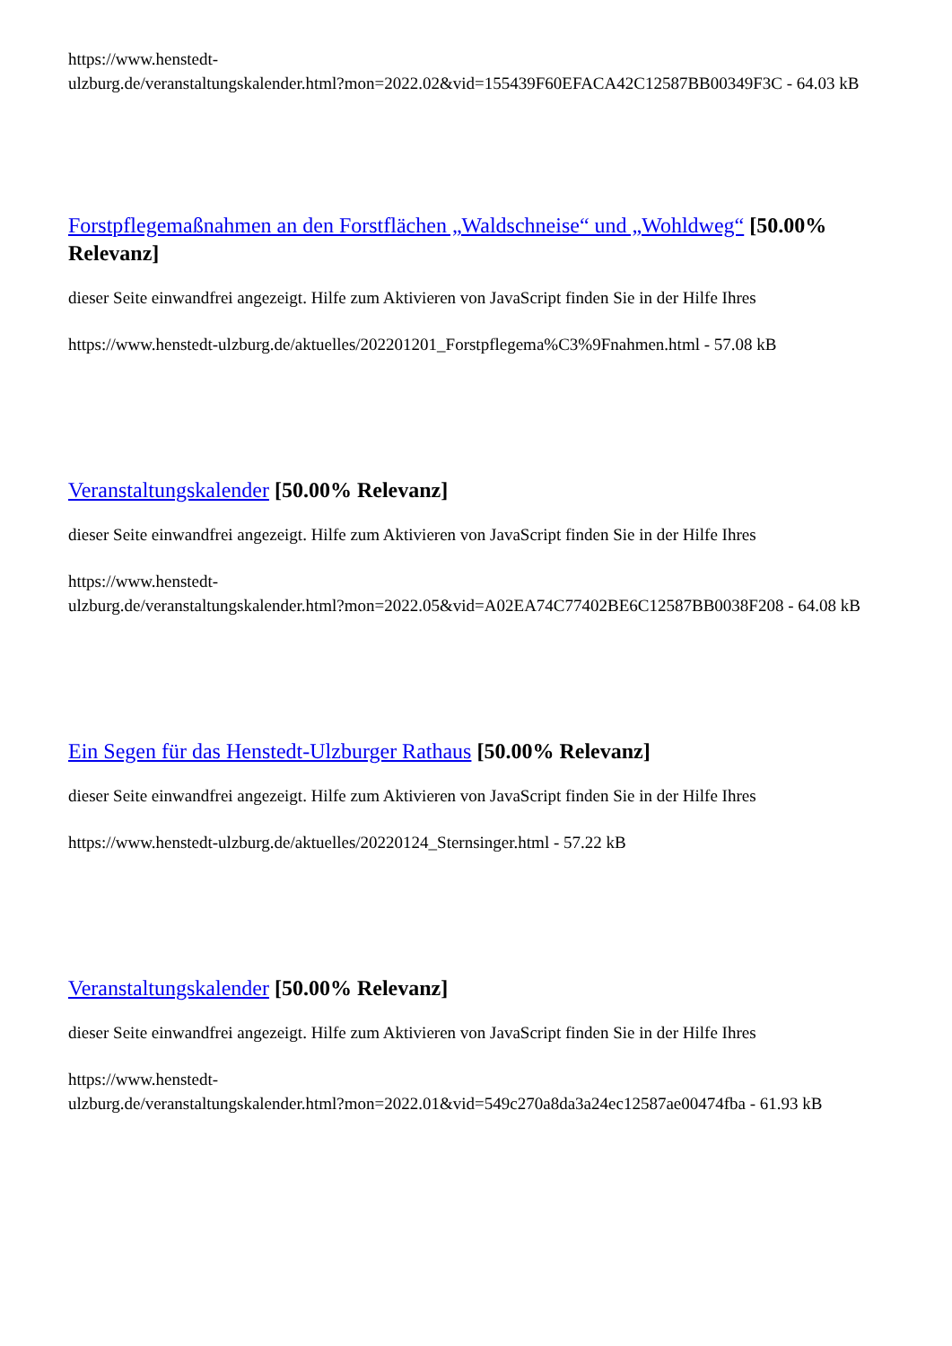https://www.henstedt-
ulzburg.de/veranstaltungskalender.html?mon=2022.02&vid=155439F60EFACA42C12587BB00349F3C - 64.03 kB
Forstpflegemaßnahmen an den Forstflächen „Waldschneise“ und „Wohldweg“ [50.00% Relevanz]
dieser Seite einwandfrei angezeigt. Hilfe zum Aktivieren von JavaScript finden Sie in der Hilfe Ihres
https://www.henstedt-ulzburg.de/aktuelles/202201201_Forstpflegema%C3%9Fnahmen.html - 57.08 kB
Veranstaltungskalender [50.00% Relevanz]
dieser Seite einwandfrei angezeigt. Hilfe zum Aktivieren von JavaScript finden Sie in der Hilfe Ihres
https://www.henstedt-
ulzburg.de/veranstaltungskalender.html?mon=2022.05&vid=A02EA74C77402BE6C12587BB0038F208 - 64.08 kB
Ein Segen für das Henstedt-Ulzburger Rathaus [50.00% Relevanz]
dieser Seite einwandfrei angezeigt. Hilfe zum Aktivieren von JavaScript finden Sie in der Hilfe Ihres
https://www.henstedt-ulzburg.de/aktuelles/20220124_Sternsinger.html - 57.22 kB
Veranstaltungskalender [50.00% Relevanz]
dieser Seite einwandfrei angezeigt. Hilfe zum Aktivieren von JavaScript finden Sie in der Hilfe Ihres
https://www.henstedt-
ulzburg.de/veranstaltungskalender.html?mon=2022.01&vid=549c270a8da3a24ec12587ae00474fba - 61.93 kB